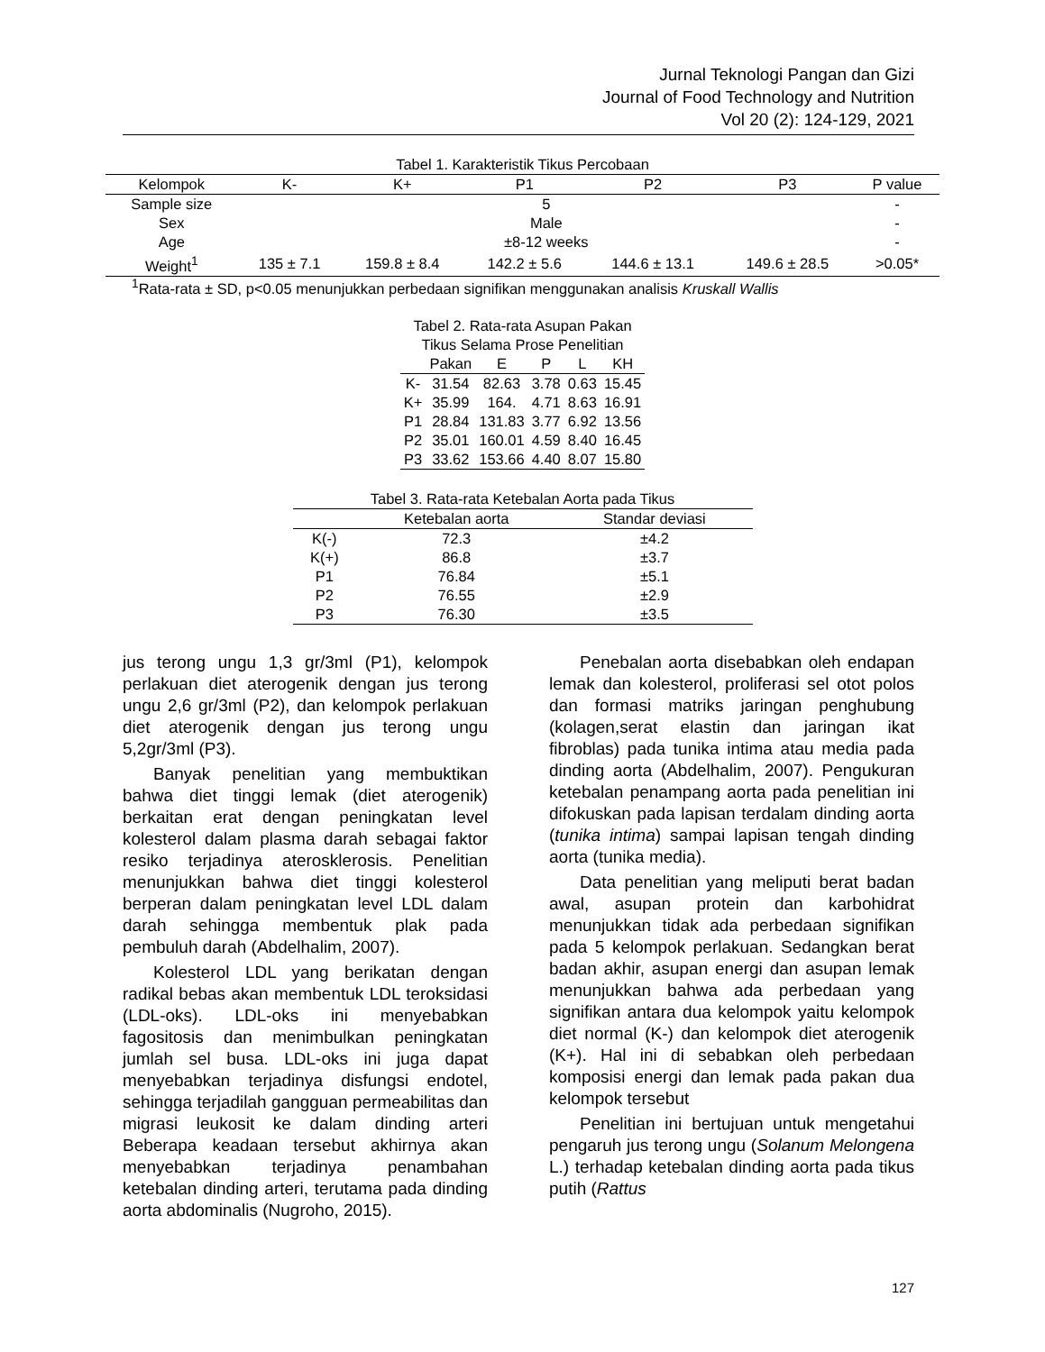Jurnal Teknologi Pangan dan Gizi
Journal of Food Technology and Nutrition
Vol 20 (2): 124-129, 2021
Tabel 1. Karakteristik Tikus Percobaan
| Kelompok | K- | K+ | P1 | P2 | P3 | P value |
| --- | --- | --- | --- | --- | --- | --- |
| Sample size | 5 | | | | | - |
| Sex | Male | | | | | - |
| Age | ±8-12 weeks | | | | | - |
| Weight<sup>1</sup> | 135 ± 7.1 | 159.8 ± 8.4 | 142.2 ± 5.6 | 144.6 ± 13.1 | 149.6 ± 28.5 | >0.05* |
<sup>1</sup> Rata-rata ± SD, p<0.05 menunjukkan perbedaan signifikan menggunakan analisis Kruskall Wallis
Tabel 2. Rata-rata Asupan Pakan Tikus Selama Prose Penelitian
| | Pakan | E | P | L | KH |
| --- | --- | --- | --- | --- | --- |
| K- | 31.54 | 82.63 | 3.78 | 0.63 | 15.45 |
| K+ | 35.99 | 164. | 4.71 | 8.63 | 16.91 |
| P1 | 28.84 | 131.83 | 3.77 | 6.92 | 13.56 |
| P2 | 35.01 | 160.01 | 4.59 | 8.40 | 16.45 |
| P3 | 33.62 | 153.66 | 4.40 | 8.07 | 15.80 |
Tabel 3. Rata-rata Ketebalan Aorta pada Tikus
| | Ketebalan aorta | Standar deviasi |
| --- | --- | --- |
| K(-) | 72.3 | ±4.2 |
| K(+) | 86.8 | ±3.7 |
| P1 | 76.84 | ±5.1 |
| P2 | 76.55 | ±2.9 |
| P3 | 76.30 | ±3.5 |
jus terong ungu 1,3 gr/3ml (P1), kelompok perlakuan diet aterogenik dengan jus terong ungu 2,6 gr/3ml (P2), dan kelompok perlakuan diet aterogenik dengan jus terong ungu 5,2gr/3ml (P3).
Banyak penelitian yang membuktikan bahwa diet tinggi lemak (diet aterogenik) berkaitan erat dengan peningkatan level kolesterol dalam plasma darah sebagai faktor resiko terjadinya aterosklerosis. Penelitian menunjukkan bahwa diet tinggi kolesterol berperan dalam peningkatan level LDL dalam darah sehingga membentuk plak pada pembuluh darah (Abdelhalim, 2007).
Kolesterol LDL yang berikatan dengan radikal bebas akan membentuk LDL teroksidasi (LDL-oks). LDL-oks ini menyebabkan fagositosis dan menimbulkan peningkatan jumlah sel busa. LDL-oks ini juga dapat menyebabkan terjadinya disfungsi endotel, sehingga terjadilah gangguan permeabilitas dan migrasi leukosit ke dalam dinding arteri Beberapa keadaan tersebut akhirnya akan menyebabkan terjadinya penambahan ketebalan dinding arteri, terutama pada dinding aorta abdominalis (Nugroho, 2015).
Penebalan aorta disebabkan oleh endapan lemak dan kolesterol, proliferasi sel otot polos dan formasi matriks jaringan penghubung (kolagen,serat elastin dan jaringan ikat fibroblas) pada tunika intima atau media pada dinding aorta (Abdelhalim, 2007). Pengukuran ketebalan penampang aorta pada penelitian ini difokuskan pada lapisan terdalam dinding aorta (tunika intima) sampai lapisan tengah dinding aorta (tunika media).
Data penelitian yang meliputi berat badan awal, asupan protein dan karbohidrat menunjukkan tidak ada perbedaan signifikan pada 5 kelompok perlakuan. Sedangkan berat badan akhir, asupan energi dan asupan lemak menunjukkan bahwa ada perbedaan yang signifikan antara dua kelompok yaitu kelompok diet normal (K-) dan kelompok diet aterogenik (K+). Hal ini di sebabkan oleh perbedaan komposisi energi dan lemak pada pakan dua kelompok tersebut
Penelitian ini bertujuan untuk mengetahui pengaruh jus terong ungu (Solanum Melongena L.) terhadap ketebalan dinding aorta pada tikus putih (Rattus
127